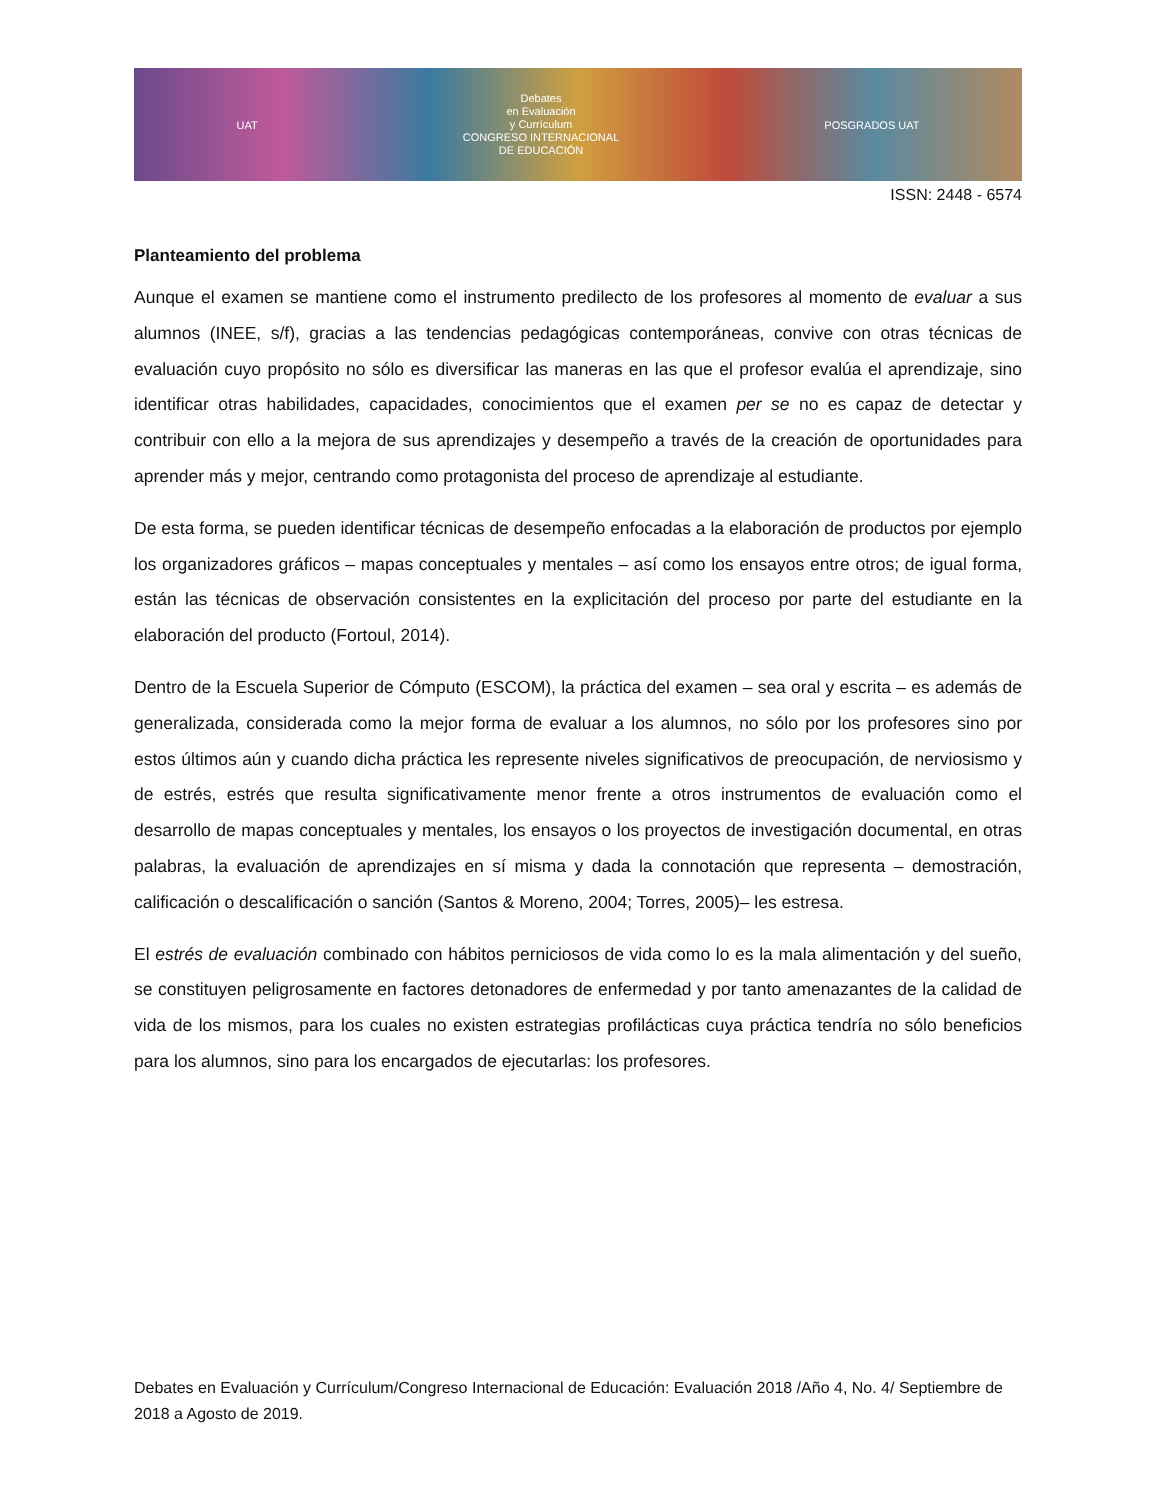UAT
Debates
en Evaluación
y Currículum
CONGRESO INTERNACIONAL
DE EDUCACIÓN
POSGRADOS UAT
ISSN: 2448 - 6574
Planteamiento del problema
Aunque el examen se mantiene como el instrumento predilecto de los profesores al momento de evaluar a sus alumnos (INEE, s/f), gracias a las tendencias pedagógicas contemporáneas, convive con otras técnicas de evaluación cuyo propósito no sólo es diversificar las maneras en las que el profesor evalúa el aprendizaje, sino identificar otras habilidades, capacidades, conocimientos que el examen per se no es capaz de detectar y contribuir con ello a la mejora de sus aprendizajes y desempeño a través de la creación de oportunidades para aprender más y mejor, centrando como protagonista del proceso de aprendizaje al estudiante.
De esta forma, se pueden identificar técnicas de desempeño enfocadas a la elaboración de productos por ejemplo los organizadores gráficos – mapas conceptuales y mentales – así como los ensayos entre otros; de igual forma, están las técnicas de observación consistentes en la explicitación del proceso por parte del estudiante en la elaboración del producto (Fortoul, 2014).
Dentro de la Escuela Superior de Cómputo (ESCOM), la práctica del examen – sea oral y escrita – es además de generalizada, considerada como la mejor forma de evaluar a los alumnos, no sólo por los profesores sino por estos últimos aún y cuando dicha práctica les represente niveles significativos de preocupación, de nerviosismo y de estrés, estrés que resulta significativamente menor frente a otros instrumentos de evaluación como el desarrollo de mapas conceptuales y mentales, los ensayos o los proyectos de investigación documental, en otras palabras, la evaluación de aprendizajes en sí misma y dada la connotación que representa – demostración, calificación o descalificación o sanción (Santos & Moreno, 2004; Torres, 2005)– les estresa.
El estrés de evaluación combinado con hábitos perniciosos de vida como lo es la mala alimentación y del sueño, se constituyen peligrosamente en factores detonadores de enfermedad y por tanto amenazantes de la calidad de vida de los mismos, para los cuales no existen estrategias profilácticas cuya práctica tendría no sólo beneficios para los alumnos, sino para los encargados de ejecutarlas: los profesores.
Debates en Evaluación y Currículum/Congreso Internacional de Educación: Evaluación 2018 /Año 4, No. 4/ Septiembre de 2018 a Agosto de 2019.